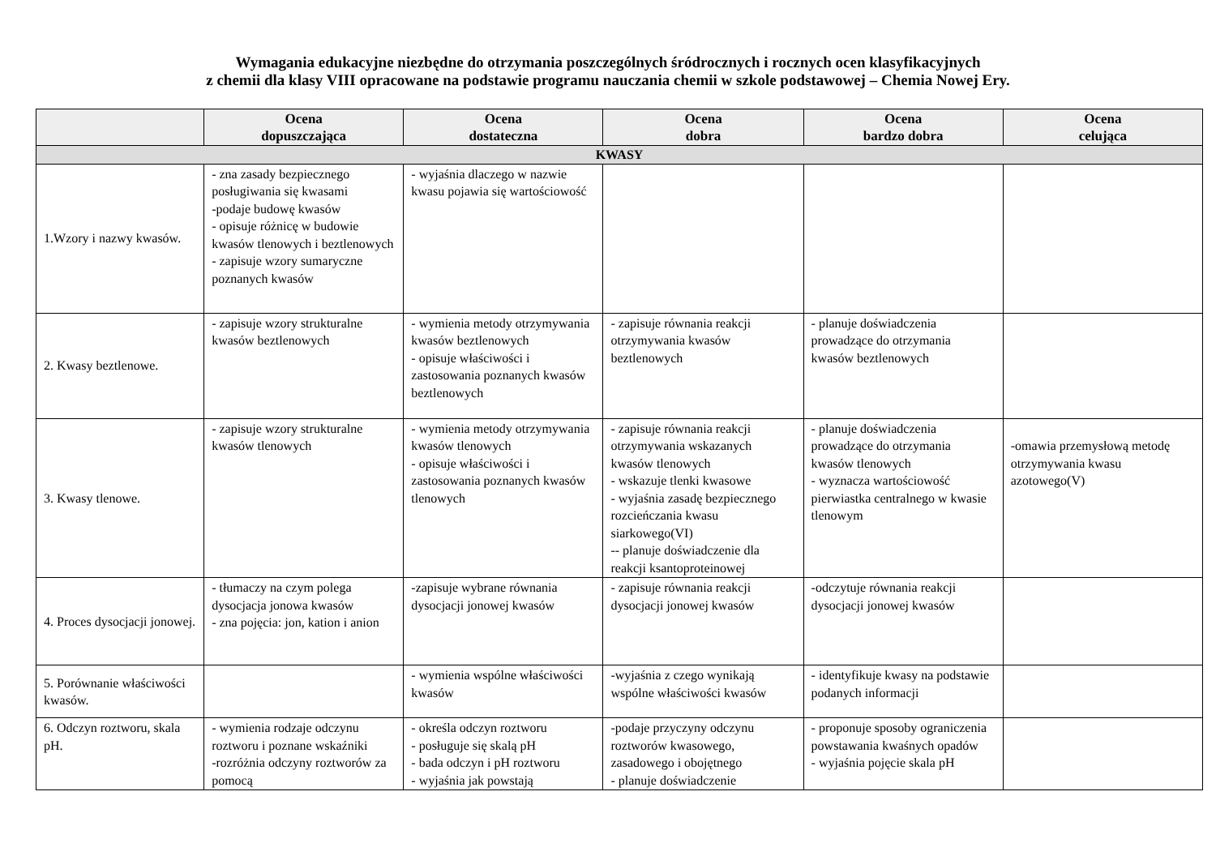Wymagania edukacyjne niezbędne do otrzymania poszczególnych śródrocznych i rocznych ocen klasyfikacyjnych
z chemii dla klasy VIII opracowane na podstawie programu nauczania chemii w szkole podstawowej – Chemia Nowej Ery.
| | Ocena dopuszczająca | Ocena dostateczna | Ocena dobra | Ocena bardzo dobra | Ocena celująca |
| --- | --- | --- | --- | --- | --- |
| KWASY | | | | | |
| 1.Wzory i nazwy kwasów. | - zna zasady bezpiecznego posługiwania się kwasami -podaje budowę kwasów - opisuje różnicę w budowie kwasów tlenowych i beztlenowych - zapisuje wzory sumaryczne poznanych kwasów | - wyjaśnia dlaczego w nazwie kwasu pojawia się wartościowość | | | |
| 2. Kwasy beztlenowe. | - zapisuje wzory strukturalne kwasów beztlenowych | - wymienia metody otrzymywania kwasów beztlenowych - opisuje właściwości i zastosowania poznanych kwasów beztlenowych | - zapisuje równania reakcji otrzymywania kwasów beztlenowych | - planuje doświadczenia prowadzące do otrzymania kwasów beztlenowych | |
| 3. Kwasy tlenowe. | - zapisuje wzory strukturalne kwasów tlenowych | - wymienia metody otrzymywania kwasów tlenowych - opisuje właściwości i zastosowania poznanych kwasów tlenowych | - zapisuje równania reakcji otrzymywania wskazanych kwasów tlenowych - wskazuje tlenki kwasowe - wyjaśnia zasadę bezpiecznego rozcieńczania kwasu siarkowego(VI) -- planuje doświadczenie dla reakcji ksantoproteinowej | - planuje doświadczenia prowadzące do otrzymania kwasów tlenowych - wyznacza wartościowość pierwiastka centralnego w kwasie tlenowym | -omawia przemysłową metodę otrzymywania kwasu azotowego(V) |
| 4. Proces dysocjacji jonowej. | - tłumaczy na czym polega dysocjacja jonowa kwasów - zna pojęcia: jon, kation i anion | -zapisuje wybrane równania dysocjacji jonowej kwasów | - zapisuje równania reakcji dysocjacji jonowej kwasów | -odczytuje równania reakcji dysocjacji jonowej kwasów | |
| 5. Porównanie właściwości kwasów. | | - wymienia wspólne właściwości kwasów | -wyjaśnia z czego wynikają wspólne właściwości kwasów | - identyfikuje kwasy na podstawie podanych informacji | |
| 6. Odczyn roztworu, skala pH. | - wymienia rodzaje odczynu roztworu i poznane wskaźniki -rozróżnia odczyny roztworów za pomocą | - określa odczyn roztworu - posługuje się skalą pH - bada odczyn i pH roztworu - wyjaśnia jak powstają | -podaje przyczyny odczynu roztworów kwasowego, zasadowego i obojętnego - planuje doświadczenie | - proponuje sposoby ograniczenia powstawania kwaśnych opadów - wyjaśnia pojęcie skala pH | |